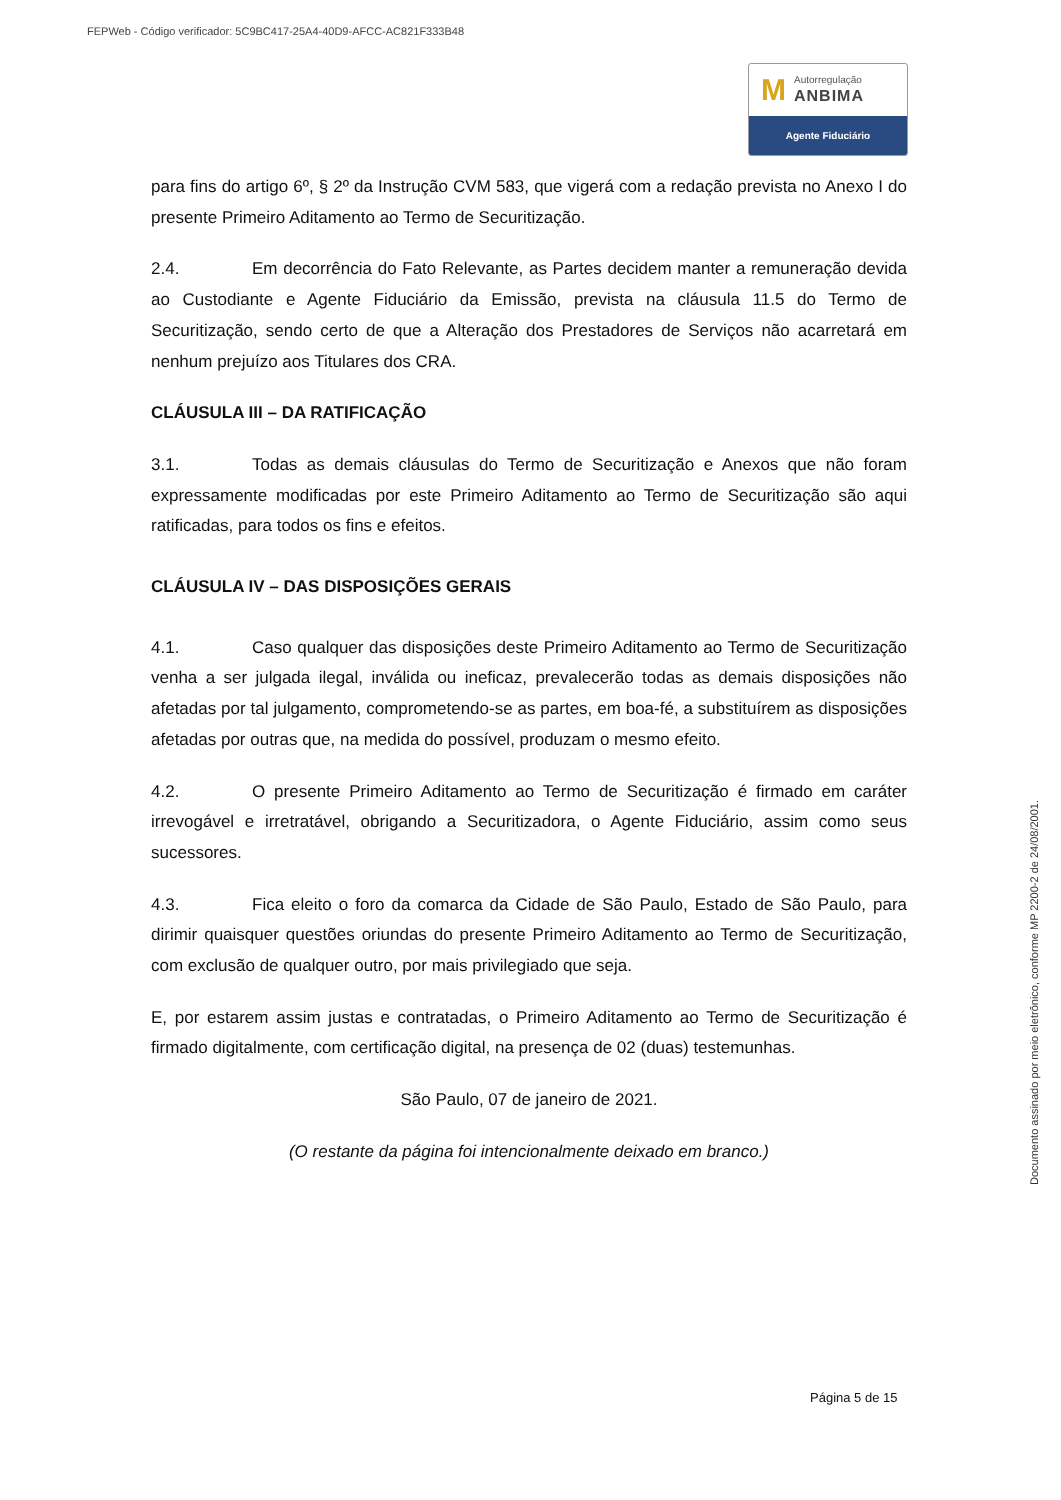FEPWeb - Código verificador: 5C9BC417-25A4-40D9-AFCC-AC821F333B48
M
Autorregulação
ANBIMA
Agente Fiduciário
para fins do artigo 6º, § 2º da Instrução CVM 583, que vigerá com a redação prevista no Anexo I do presente Primeiro Aditamento ao Termo de Securitização.
2.4. Em decorrência do Fato Relevante, as Partes decidem manter a remuneração devida ao Custodiante e Agente Fiduciário da Emissão, prevista na cláusula 11.5 do Termo de Securitização, sendo certo de que a Alteração dos Prestadores de Serviços não acarretará em nenhum prejuízo aos Titulares dos CRA.
CLÁUSULA III – DA RATIFICAÇÃO
3.1. Todas as demais cláusulas do Termo de Securitização e Anexos que não foram expressamente modificadas por este Primeiro Aditamento ao Termo de Securitização são aqui ratificadas, para todos os fins e efeitos.
CLÁUSULA IV – DAS DISPOSIÇÕES GERAIS
4.1. Caso qualquer das disposições deste Primeiro Aditamento ao Termo de Securitização venha a ser julgada ilegal, inválida ou ineficaz, prevalecerão todas as demais disposições não afetadas por tal julgamento, comprometendo-se as partes, em boa-fé, a substituírem as disposições afetadas por outras que, na medida do possível, produzam o mesmo efeito.
4.2. O presente Primeiro Aditamento ao Termo de Securitização é firmado em caráter irrevogável e irretratável, obrigando a Securitizadora, o Agente Fiduciário, assim como seus sucessores.
4.3. Fica eleito o foro da comarca da Cidade de São Paulo, Estado de São Paulo, para dirimir quaisquer questões oriundas do presente Primeiro Aditamento ao Termo de Securitização, com exclusão de qualquer outro, por mais privilegiado que seja.
E, por estarem assim justas e contratadas, o Primeiro Aditamento ao Termo de Securitização é firmado digitalmente, com certificação digital, na presença de 02 (duas) testemunhas.
São Paulo, 07 de janeiro de 2021.
(O restante da página foi intencionalmente deixado em branco.)
Página 5 de 15
Documento assinado por meio eletrônico, conforme MP 2200-2 de 24/08/2001.